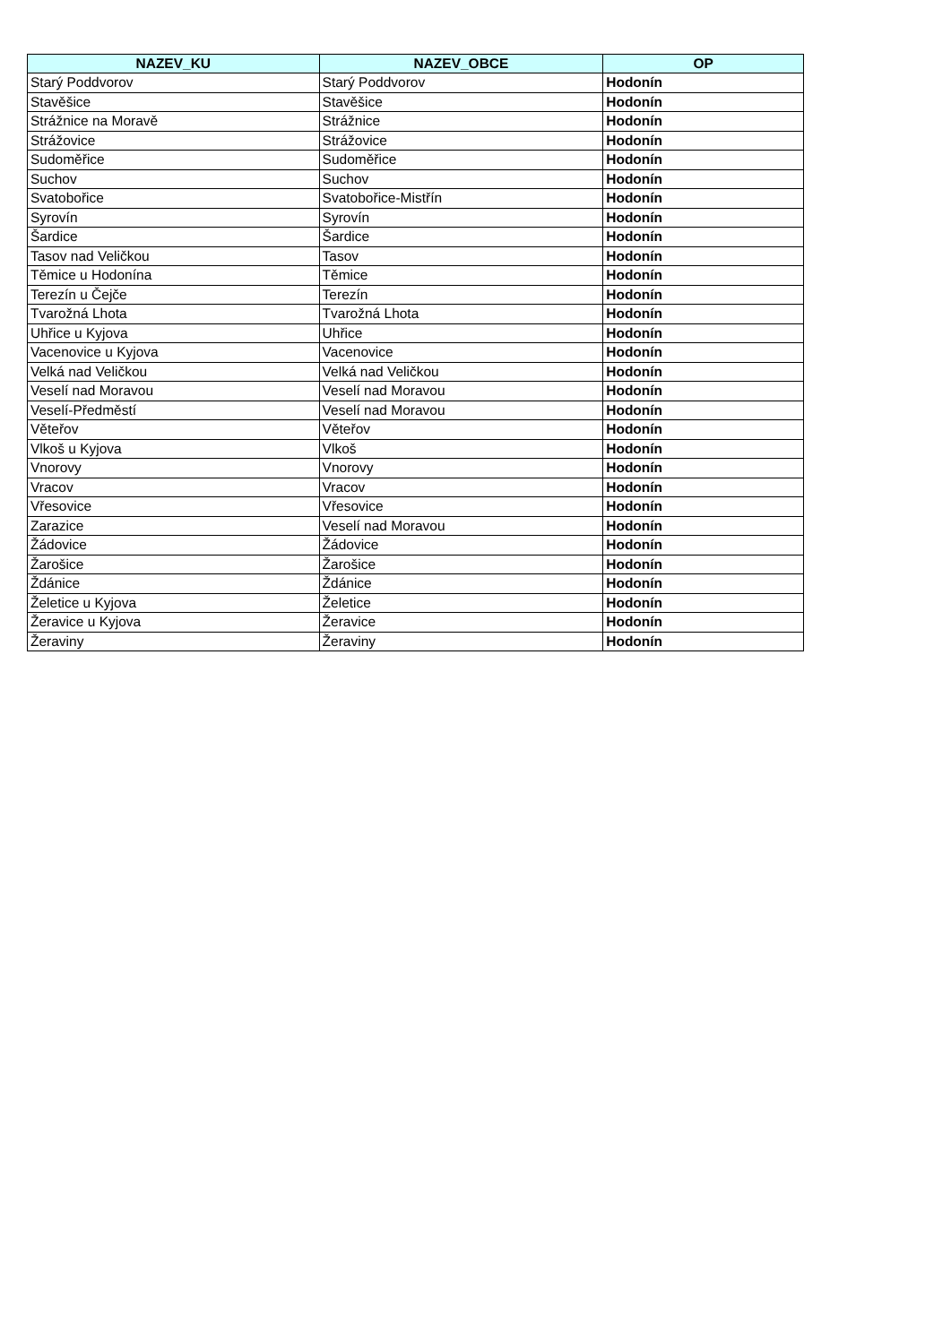| NAZEV_KU | NAZEV_OBCE | OP |
| --- | --- | --- |
| Starý Poddvorov | Starý Poddvorov | Hodonín |
| Stavěšice | Stavěšice | Hodonín |
| Strážnice na Moravě | Strážnice | Hodonín |
| Strážovice | Strážovice | Hodonín |
| Sudoměřice | Sudoměřice | Hodonín |
| Suchov | Suchov | Hodonín |
| Svatobořice | Svatobořice-Mistřín | Hodonín |
| Syrovín | Syrovín | Hodonín |
| Šardice | Šardice | Hodonín |
| Tasov nad Veličkou | Tasov | Hodonín |
| Těmice u Hodonína | Těmice | Hodonín |
| Terezín u Čejče | Terezín | Hodonín |
| Tvarožná Lhota | Tvarožná Lhota | Hodonín |
| Uhřice u Kyjova | Uhřice | Hodonín |
| Vacenovice u Kyjova | Vacenovice | Hodonín |
| Velká nad Veličkou | Velká nad Veličkou | Hodonín |
| Veselí nad Moravou | Veselí nad Moravou | Hodonín |
| Veselí-Předměstí | Veselí nad Moravou | Hodonín |
| Věteřov | Věteřov | Hodonín |
| Vlkoš u Kyjova | Vlkoš | Hodonín |
| Vnorovy | Vnorovy | Hodonín |
| Vracov | Vracov | Hodonín |
| Vřesovice | Vřesovice | Hodonín |
| Zarazice | Veselí nad Moravou | Hodonín |
| Žádovice | Žádovice | Hodonín |
| Žarošice | Žarošice | Hodonín |
| Ždánice | Ždánice | Hodonín |
| Želetice u Kyjova | Želetice | Hodonín |
| Žeravice u Kyjova | Žeravice | Hodonín |
| Žeraviny | Žeraviny | Hodonín |